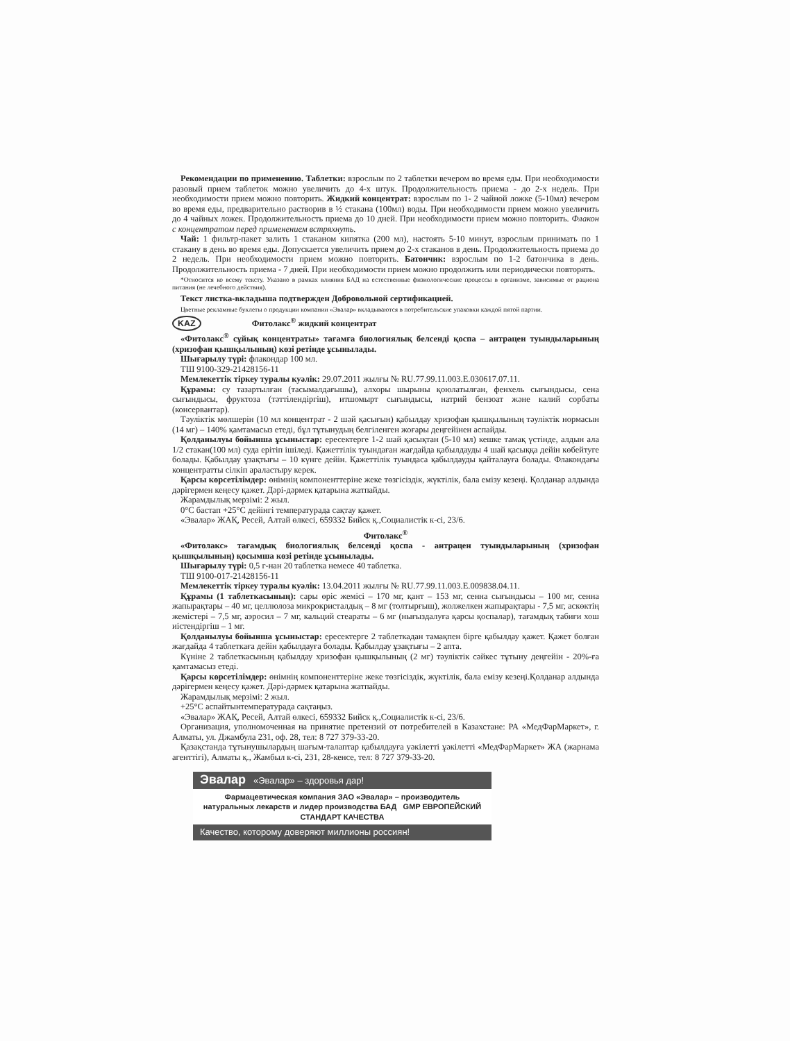Рекомендации по применению. Таблетки: взрослым по 2 таблетки вечером во время еды. При необходимости разовый прием таблеток можно увеличить до 4-х штук. Продолжительность приема - до 2-х недель. При необходимости прием можно повторить. Жидкий концентрат: взрослым по 1- 2 чайной ложке (5-10мл) вечером во время еды, предварительно растворив в ½ стакана (100мл) воды. При необходимости прием можно увеличить до 4 чайных ложек. Продолжительность приема до 10 дней. При необходимости прием можно повторить. Флакон с концентратом перед применением встряхнуть.
Чай: 1 фильтр-пакет залить 1 стаканом кипятка (200 мл), настоять 5-10 минут, взрослым принимать по 1 стакану в день во время еды. Допускается увеличить прием до 2-х стаканов в день. Продолжительность приема до 2 недель. При необходимости прием можно повторить. Батончик: взрослым по 1-2 батончика в день. Продолжительность приема - 7 дней. При необходимости прием можно продолжить или периодически повторять.
*Относится ко всему тексту. Указано в рамках влияния БАД на естественные физиологические процессы в организме, зависимые от рациона питания (не лечебного действия).
Текст листка-вкладыша подтвержден Добровольной сертификацией.
Цветные рекламные буклеты о продукции компании «Эвалар» вкладываются в потребительские упаковки каждой пятой партии.
KAZ Фитолакс<sup>®</sup> жидкий концентрат
«Фитолакс<sup>®</sup> сұйық концентраты» тағамға биологиялық белсенді қоспа – антрацен туындыларының (хризофан қышқылының) көзі ретінде ұсынылады.
Шығарылу түрі: флакондар 100 мл.
ТШ 9100-329-21428156-11
Мемлекеттік тіркеу туралы куәлік: 29.07.2011 жылғы № RU.77.99.11.003.Е.030617.07.11.
Құрамы: су тазартылған (тасымалдағышы), алхоры шырыны қоюлатылған, фенхель сығындысы, сена сығындысы, фруктоза (тәттілендіргіш), итшомырт сығындысы, натрий бензоат және калий сорбаты (консервантар).
Тәуліктік мөлшерін (10 мл концентрат - 2 шәй қасығын) қабылдау хризофан қышқылының тәуліктік нормасын (14 мг) – 140% қамтамасыз етеді, бұл тұтынудың белгіленген жоғары деңгейінен аспайды.
Қолданылуы бойынша ұсыныстар: ересектерге 1-2 шай қасықтан (5-10 мл) кешке тамақ үстінде, алдын ала 1/2 стакан(100 мл) суда ерітіп ішіледі. Қажеттілік туындаған жағдайда қабылдауды 4 шай қасыққа дейін көбейтуге болады. Қабылдау ұзақтығы – 10 күнге дейін. Қажеттілік туындаса қабылдауды қайталауға болады. Флакондағы концентратты сілкіп араластыру керек.
Қарсы көрсетілімдер: өнімнің компоненттеріне жеке төзгісіздік, жүктілік, бала емізу кезеңі. Қолданар алдында дәрігермен кеңесу қажет. Дәрі-дәрмек қатарына жатпайды.
Жарамдылық мерзімі: 2 жыл.
0°С бастап +25°С дейінгі температурада сақтау қажет.
«Эвалар» ЖАҚ, Ресей, Алтай өлкесі, 659332 Бийск қ.,Социалистік к-сі, 23/6.
Фитолакс<sup>®</sup>
«Фитолакс» тағамдық биологиялық белсенді қоспа - антрацен туындыларының (хризофан қышқылының) қосымша көзі ретінде ұсынылады.
Шығарылу түрі: 0,5 г-нан 20 таблетка немесе 40 таблетка.
ТШ 9100-017-21428156-11
Мемлекеттік тіркеу туралы куәлік: 13.04.2011 жылғы № RU.77.99.11.003.Е.009838.04.11.
Құрамы (1 таблеткасының): сары өріс жемісі – 170 мг, қант – 153 мг, сенна сығындысы – 100 мг, сенна жапырақтары – 40 мг, целлюлоза микрокристалдық – 8 мг (толтырғыш), жолжелкен жапырақтары - 7,5 мг, аскөктің жемістері – 7,5 мг, аэросил – 7 мг, кальций стеараты – 6 мг (нығыздалуға қарсы қоспалар), тағамдық табиғи хош иістендіргіш – 1 мг.
Қолданылуы бойынша ұсыныстар: ересектерге 2 таблеткадан тамақпен бірге қабылдау қажет. Қажет болған жағдайда 4 таблеткаға дейін қабылдауға болады. Қабылдау ұзақтығы – 2 апта.
Күніне 2 таблеткасының қабылдау хризофан қышқылының (2 мг) тәуліктік сәйкес тұтыну деңгейін - 20%-ға қамтамасыз етеді.
Қарсы көрсетілімдер: өнімнің компоненттеріне жеке төзгісіздік, жүктілік, бала емізу кезеңі.Қолданар алдында дәрігермен кеңесу қажет. Дәрі-дәрмек қатарына жатпайды.
Жарамдылық мерзімі: 2 жыл.
+25°С аспайтынтемпературада сақтаңыз.
«Эвалар» ЖАҚ, Ресей, Алтай өлкесі, 659332 Бийск қ.,Социалистік к-сі, 23/6.
Организация, уполномоченная на принятие претензий от потребителей в Казахстане: РА «МедФарМаркет», г. Алматы, ул. Джамбула 231, оф. 28, тел: 8 727 379-33-20.
Қазақстанда тұтынушылардың шағым-талаптар қабылдауға уәкілетті ұәкілетті «МедФарМаркет» ЖА (жарнама агенттігі), Алматы қ., Жамбыл к-сі, 231, 28-кенсе, тел: 8 727 379-33-20.
Эвалар «Эвалар» – здоровья дар!
Фармацевтическая компания ЗАО «Эвалар» – производитель натуральных лекарств и лидер производства БАД GMP ЕВРОПЕЙСКИЙ СТАНДАРТ КАЧЕСТВА
Качество, которому доверяют миллионы россиян!